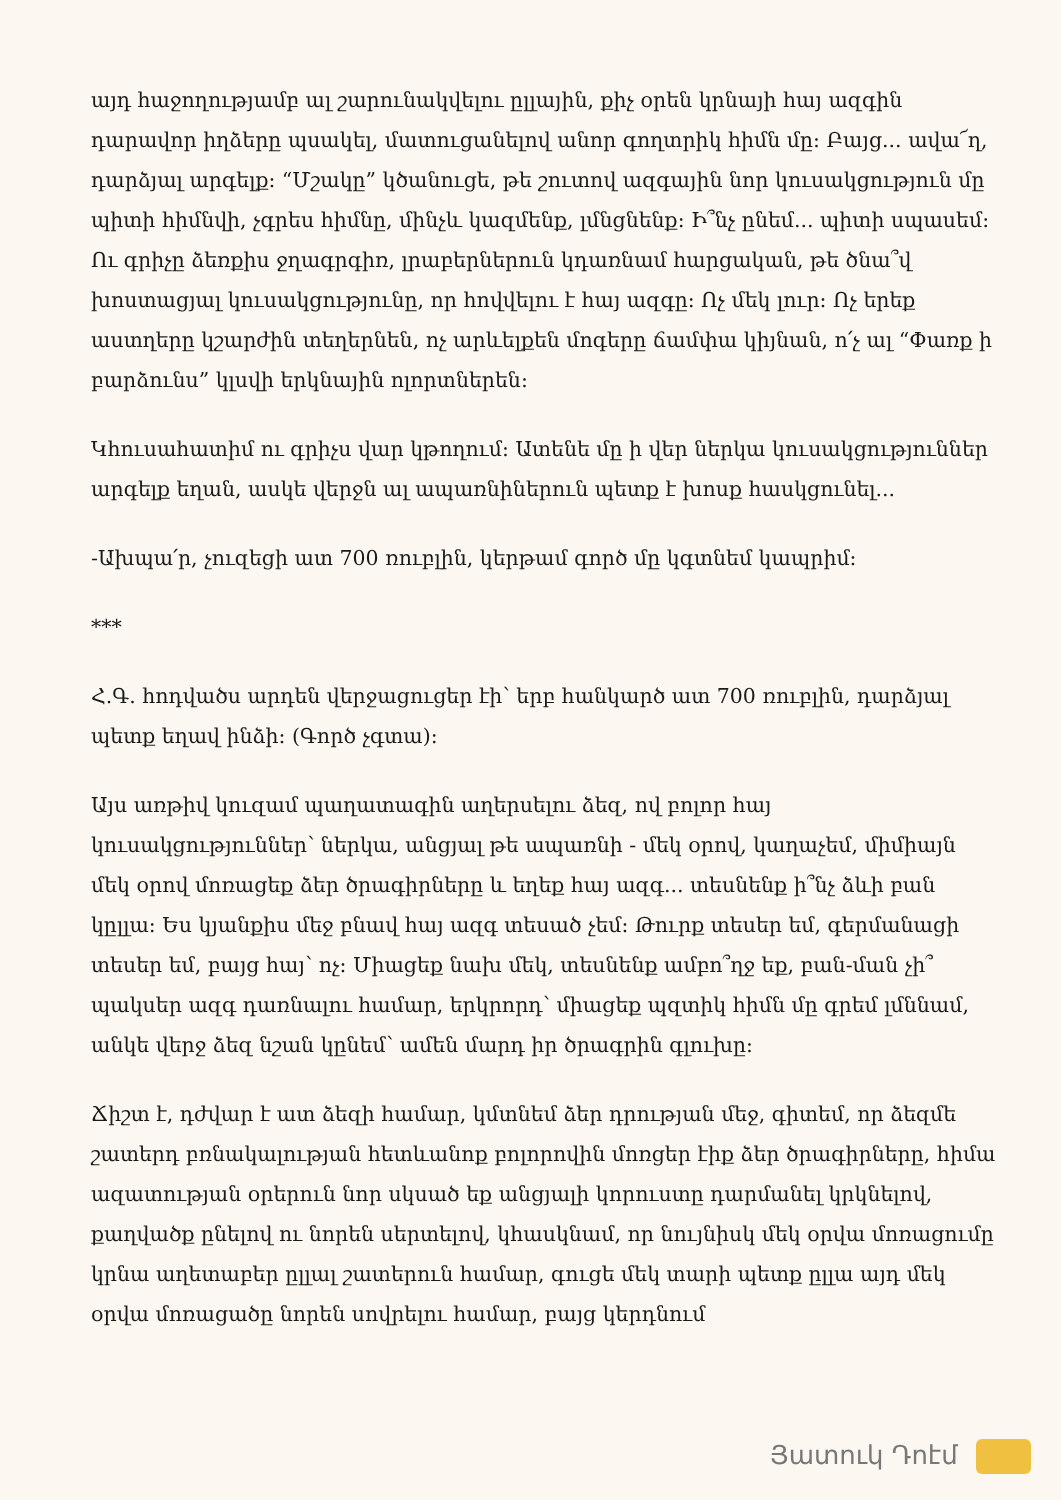այդ հաջողությամբ ալ շարունակվելու ըլլային, քիչ օրեն կրնայի հայ ազգին դարավոր իղձերը պսակել, մատուցանելով անոր գողտրիկ հիմն մը: Բայց... ավա՜ղ, դարձյալ արգելք: “Մշակը” կծանուցե, թե շուտով ազգային նոր կուսակցություն մը պիտի հիմնվի, չգրես հիմնը, մինչև կազմենք, լմնցնենք: Ի՞նչ ընեմ... պիտի սպասեմ: Ու գրիչը ձեռքիս ջղագրգիռ, լրաբերներուն կդառնամ հարցական, թե ծնա՞վ խոստացյալ կուսակցությունը, որ հովվելու է հայ ազգը: Ոչ մեկ լուր: Ոչ երեք աստղերը կշարժին տեղերնեն, ոչ արևելքեն մոգերը ճամփա կիյնան, ո՛չ ալ “Փառք ի բարձունս” կլսվի երկնային ոլորտներեն:
Կհուսահատիմ ու գրիչս վար կթողում: Ատենե մը ի վեր ներկա կուսակցություններ արգելք եղան, ասկե վերջն ալ ապառնիներուն պետք է խոսք հասկցունել...
-Ախպա՛ր, չուզեցի ատ 700 ռուբլին, կերթամ գործ մը կգտնեմ կապրիմ:
***
Հ.Գ. հոդվածս արդեն վերջացուցեր էի՝ երբ հանկարծ ատ 700 ռուբլին, դարձյալ պետք եղավ ինձի: (Գործ չգտա):
Այս առթիվ կուզամ պաղատագին աղերսելու ձեզ, ով բոլոր հայ կուսակցություններ՝ ներկա, անցյալ թե ապառնի - մեկ օրով, կաղաչեմ, միմիայն մեկ օրով մոռացեք ձեր ծրագիրները և եղեք հայ ազգ... տեսնենք ի՞նչ ձևի բան կըլլա: Ես կյանքիս մեջ բնավ հայ ազգ տեսած չեմ: Թուրք տեսեր եմ, գերմանացի տեսեր եմ, բայց հայ՝ ոչ: Միացեք նախ մեկ, տեսնենք ամբո՞ղջ եք, բան-ման չի՞ պակսեր ազգ դառնալու համար, երկրորդ՝ միացեք պզտիկ հիմն մը գրեմ լմննամ, անկե վերջ ձեզ նշան կընեմ՝ ամեն մարդ իր ծրագրին գլուխը:
Ճիշտ է, դժվար է ատ ձեզի համար, կմտնեմ ձեր դրության մեջ, գիտեմ, որ ձեզմե շատերդ բռնակալության հետևանոք բոլորովին մոռցեր էիք ձեր ծրագիրները, հիմա ազատության օրերուն նոր սկսած եք անցյալի կորուստը դարմանել կրկնելով, քաղվածք ընելով ու նորեն սերտելով, կհասկնամ, որ նույնիսկ մեկ օրվա մոռացումը կրնա աղետաբեր ըլլալ շատերուն համար, գուցե մեկ տարի պետք ըլլա այդ մեկ օրվա մոռացածը նորեն սովրելու համար, բայց կերդնում
Յատուկ Դոէմ